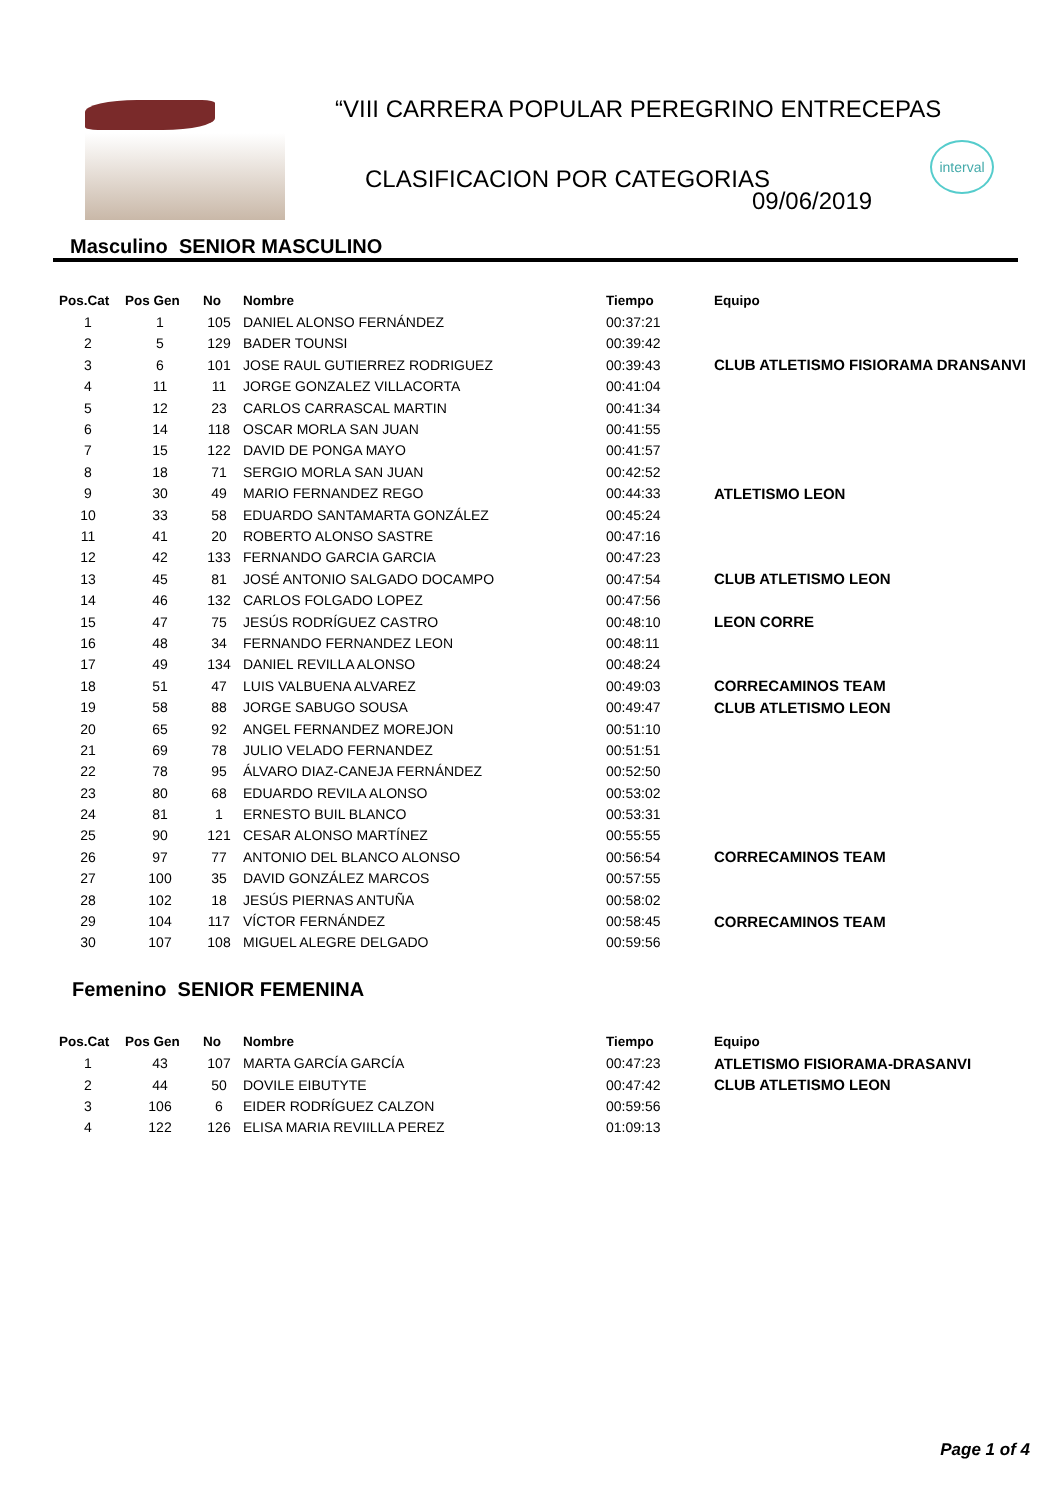“VIII CARRERA POPULAR PEREGRINO ENTRECEPAS
CLASIFICACION POR CATEGORIAS
09/06/2019
interval
Masculino SENIOR MASCULINO
| Pos.Cat | Pos Gen | No | Nombre | Tiempo | Equipo |
| --- | --- | --- | --- | --- | --- |
| 1 | 1 | 105 | DANIEL ALONSO FERNÁNDEZ | 00:37:21 | |
| 2 | 5 | 129 | BADER TOUNSI | 00:39:42 | |
| 3 | 6 | 101 | JOSE RAUL GUTIERREZ RODRIGUEZ | 00:39:43 | CLUB ATLETISMO FISIORAMA DRANSANVI |
| 4 | 11 | 11 | JORGE GONZALEZ VILLACORTA | 00:41:04 | |
| 5 | 12 | 23 | CARLOS CARRASCAL MARTIN | 00:41:34 | |
| 6 | 14 | 118 | OSCAR MORLA SAN JUAN | 00:41:55 | |
| 7 | 15 | 122 | DAVID DE PONGA MAYO | 00:41:57 | |
| 8 | 18 | 71 | SERGIO MORLA SAN JUAN | 00:42:52 | |
| 9 | 30 | 49 | MARIO FERNANDEZ REGO | 00:44:33 | ATLETISMO LEON |
| 10 | 33 | 58 | EDUARDO SANTAMARTA GONZÁLEZ | 00:45:24 | |
| 11 | 41 | 20 | ROBERTO ALONSO SASTRE | 00:47:16 | |
| 12 | 42 | 133 | FERNANDO GARCIA GARCIA | 00:47:23 | |
| 13 | 45 | 81 | JOSÉ ANTONIO SALGADO DOCAMPO | 00:47:54 | CLUB ATLETISMO LEON |
| 14 | 46 | 132 | CARLOS FOLGADO LOPEZ | 00:47:56 | |
| 15 | 47 | 75 | JESÚS RODRÍGUEZ CASTRO | 00:48:10 | LEON CORRE |
| 16 | 48 | 34 | FERNANDO FERNANDEZ LEON | 00:48:11 | |
| 17 | 49 | 134 | DANIEL REVILLA ALONSO | 00:48:24 | |
| 18 | 51 | 47 | LUIS VALBUENA ALVAREZ | 00:49:03 | CORRECAMINOS TEAM |
| 19 | 58 | 88 | JORGE SABUGO SOUSA | 00:49:47 | CLUB ATLETISMO LEON |
| 20 | 65 | 92 | ANGEL FERNANDEZ MOREJON | 00:51:10 | |
| 21 | 69 | 78 | JULIO VELADO FERNANDEZ | 00:51:51 | |
| 22 | 78 | 95 | ÁLVARO DIAZ-CANEJA FERNÁNDEZ | 00:52:50 | |
| 23 | 80 | 68 | EDUARDO REVILA ALONSO | 00:53:02 | |
| 24 | 81 | 1 | ERNESTO BUIL BLANCO | 00:53:31 | |
| 25 | 90 | 121 | CESAR ALONSO MARTÍNEZ | 00:55:55 | |
| 26 | 97 | 77 | ANTONIO DEL BLANCO ALONSO | 00:56:54 | CORRECAMINOS TEAM |
| 27 | 100 | 35 | DAVID GONZÁLEZ MARCOS | 00:57:55 | |
| 28 | 102 | 18 | JESÚS PIERNAS ANTUÑA | 00:58:02 | |
| 29 | 104 | 117 | VÍCTOR FERNÁNDEZ | 00:58:45 | CORRECAMINOS TEAM |
| 30 | 107 | 108 | MIGUEL ALEGRE DELGADO | 00:59:56 | |
Femenino SENIOR FEMENINA
| Pos.Cat | Pos Gen | No | Nombre | Tiempo | Equipo |
| --- | --- | --- | --- | --- | --- |
| 1 | 43 | 107 | MARTA GARCÍA GARCÍA | 00:47:23 | ATLETISMO FISIORAMA-DRASANVI |
| 2 | 44 | 50 | DOVILE EIBUTYTE | 00:47:42 | CLUB ATLETISMO LEON |
| 3 | 106 | 6 | EIDER RODRÍGUEZ CALZON | 00:59:56 | |
| 4 | 122 | 126 | ELISA MARIA REVIILLA PEREZ | 01:09:13 | |
Page 1 of 4